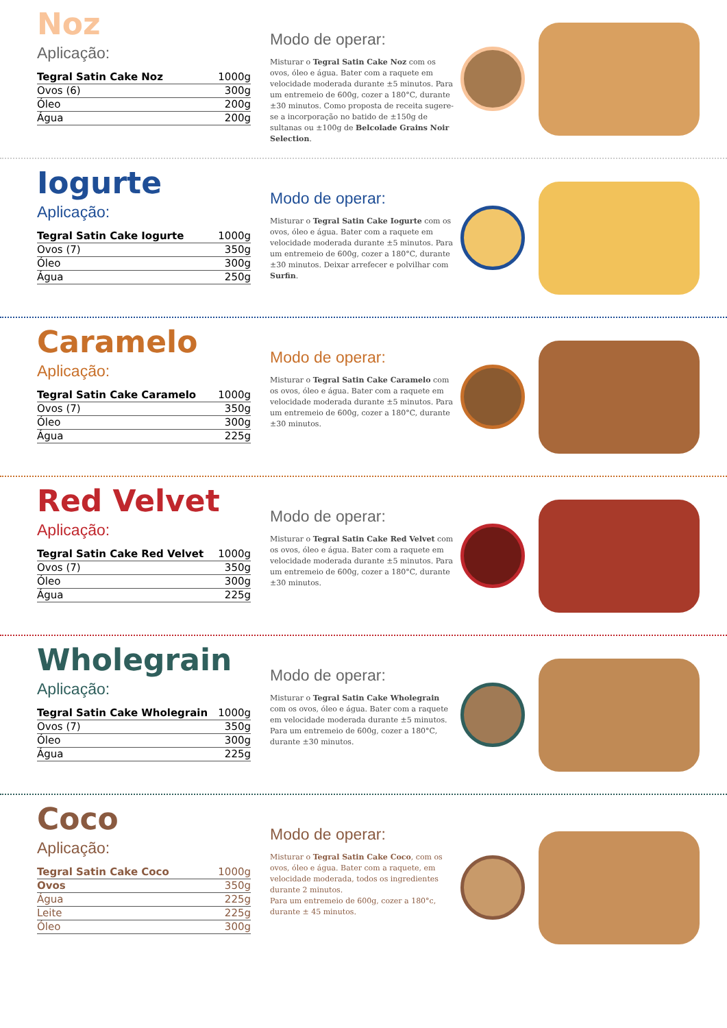Noz
Aplicação:
| Tegral Satin Cake Noz | 1000g |
| Ovos (6) | 300g |
| Óleo | 200g |
| Água | 200g |
Modo de operar:
Misturar o Tegral Satin Cake Noz com os ovos, óleo e água. Bater com a raquete em velocidade moderada durante ±5 minutos. Para um entremeio de 600g, cozer a 180°C, durante ±30 minutos. Como proposta de receita sugere-se a incorporação no batido de ±150g de sultanas ou ±100g de Belcolade Grains Noir Selection.
Iogurte
Aplicação:
| Tegral Satin Cake Iogurte | 1000g |
| Ovos (7) | 350g |
| Óleo | 300g |
| Água | 250g |
Modo de operar:
Misturar o Tegral Satin Cake Iogurte com os ovos, óleo e água. Bater com a raquete em velocidade moderada durante ±5 minutos. Para um entremeio de 600g, cozer a 180°C, durante ±30 minutos. Deixar arrefecer e polvilhar com Surfin.
Caramelo
Aplicação:
| Tegral Satin Cake Caramelo | 1000g |
| Ovos (7) | 350g |
| Óleo | 300g |
| Água | 225g |
Modo de operar:
Misturar o Tegral Satin Cake Caramelo com os ovos, óleo e água. Bater com a raquete em velocidade moderada durante ±5 minutos. Para um entremeio de 600g, cozer a 180°C, durante ±30 minutos.
Red Velvet
Aplicação:
| Tegral Satin Cake Red Velvet | 1000g |
| Ovos (7) | 350g |
| Óleo | 300g |
| Água | 225g |
Modo de operar:
Misturar o Tegral Satin Cake Red Velvet com os ovos, óleo e água. Bater com a raquete em velocidade moderada durante ±5 minutos. Para um entremeio de 600g, cozer a 180°C, durante ±30 minutos.
Wholegrain
Aplicação:
| Tegral Satin Cake Wholegrain | 1000g |
| Ovos (7) | 350g |
| Óleo | 300g |
| Água | 225g |
Modo de operar:
Misturar o Tegral Satin Cake Wholegrain com os ovos, óleo e água. Bater com a raquete em velocidade moderada durante ±5 minutos. Para um entremeio de 600g, cozer a 180°C, durante ±30 minutos.
Coco
Aplicação:
| Tegral Satin Cake Coco | 1000g |
| Ovos | 350g |
| Água | 225g |
| Leite | 225g |
| Óleo | 300g |
Modo de operar:
Misturar o Tegral Satin Cake Coco, com os ovos, óleo e água. Bater com a raquete, em velocidade moderada, todos os ingredientes durante 2 minutos.
Para um entremeio de 600g, cozer a 180°c, durante ± 45 minutos.